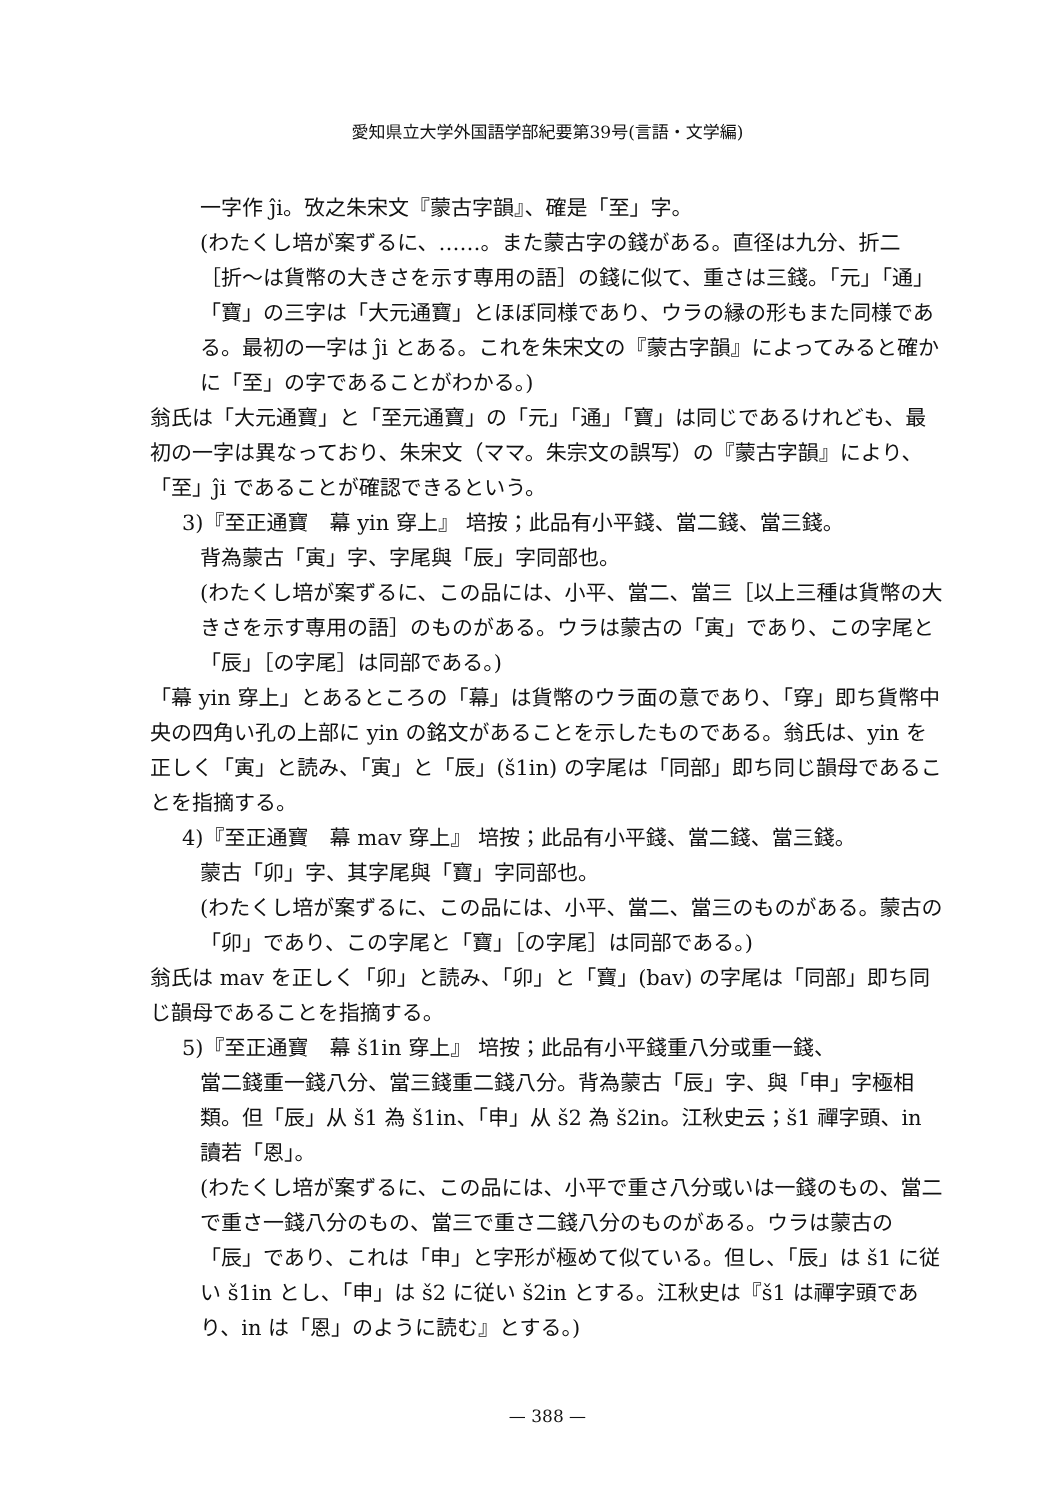愛知県立大学外国語学部紀要第39号(言語・文学編)
一字作 ĵi。攷之朱宋文『蒙古字韻』、確是「至」字。
(わたくし培が案ずるに、……。また蒙古字の錢がある。直径は九分、折二［折〜は貨幣の大きさを示す専用の語］の錢に似て、重さは三錢。「元」「通」「寶」の三字は「大元通寶」とほぼ同様であり、ウラの縁の形もまた同様である。最初の一字は ĵi とある。これを朱宋文の『蒙古字韻』によってみると確かに「至」の字であることがわかる。)
翁氏は「大元通寶」と「至元通寶」の「元」「通」「寶」は同じであるけれども、最初の一字は異なっており、朱宋文（ママ。朱宗文の誤写）の『蒙古字韻』により、「至」ĵi であることが確認できるという。
3)『至正通寶　幕 yin 穿上』 培按；此品有小平錢、當二錢、當三錢。
背為蒙古「寅」字、字尾與「辰」字同部也。
(わたくし培が案ずるに、この品には、小平、當二、當三［以上三種は貨幣の大きさを示す専用の語］のものがある。ウラは蒙古の「寅」であり、この字尾と「辰」［の字尾］は同部である。)
「幕 yin 穿上」とあるところの「幕」は貨幣のウラ面の意であり、「穿」即ち貨幣中央の四角い孔の上部に yin の銘文があることを示したものである。翁氏は、yin を正しく「寅」と読み、「寅」と「辰」(š1in) の字尾は「同部」即ち同じ韻母であることを指摘する。
4)『至正通寶　幕 mav 穿上』 培按；此品有小平錢、當二錢、當三錢。
蒙古「卯」字、其字尾與「寶」字同部也。
(わたくし培が案ずるに、この品には、小平、當二、當三のものがある。蒙古の「卯」であり、この字尾と「寶」［の字尾］は同部である。)
翁氏は mav を正しく「卯」と読み、「卯」と「寶」(bav) の字尾は「同部」即ち同じ韻母であることを指摘する。
5)『至正通寶　幕 š1in 穿上』 培按；此品有小平錢重八分或重一錢、
當二錢重一錢八分、當三錢重二錢八分。背為蒙古「辰」字、與「申」字極相類。但「辰」从 š1 為 š1in、「申」从 š2 為 š2in。江秋史云；š1 禪字頭、in 讀若「恩」。
(わたくし培が案ずるに、この品には、小平で重さ八分或いは一錢のもの、當二で重さ一錢八分のもの、當三で重さ二錢八分のものがある。ウラは蒙古の「辰」であり、これは「申」と字形が極めて似ている。但し、「辰」は š1 に従い š1in とし、「申」は š2 に従い š2in とする。江秋史は『š1 は禪字頭であり、in は「恩」のように読む』とする。)
— 388 —